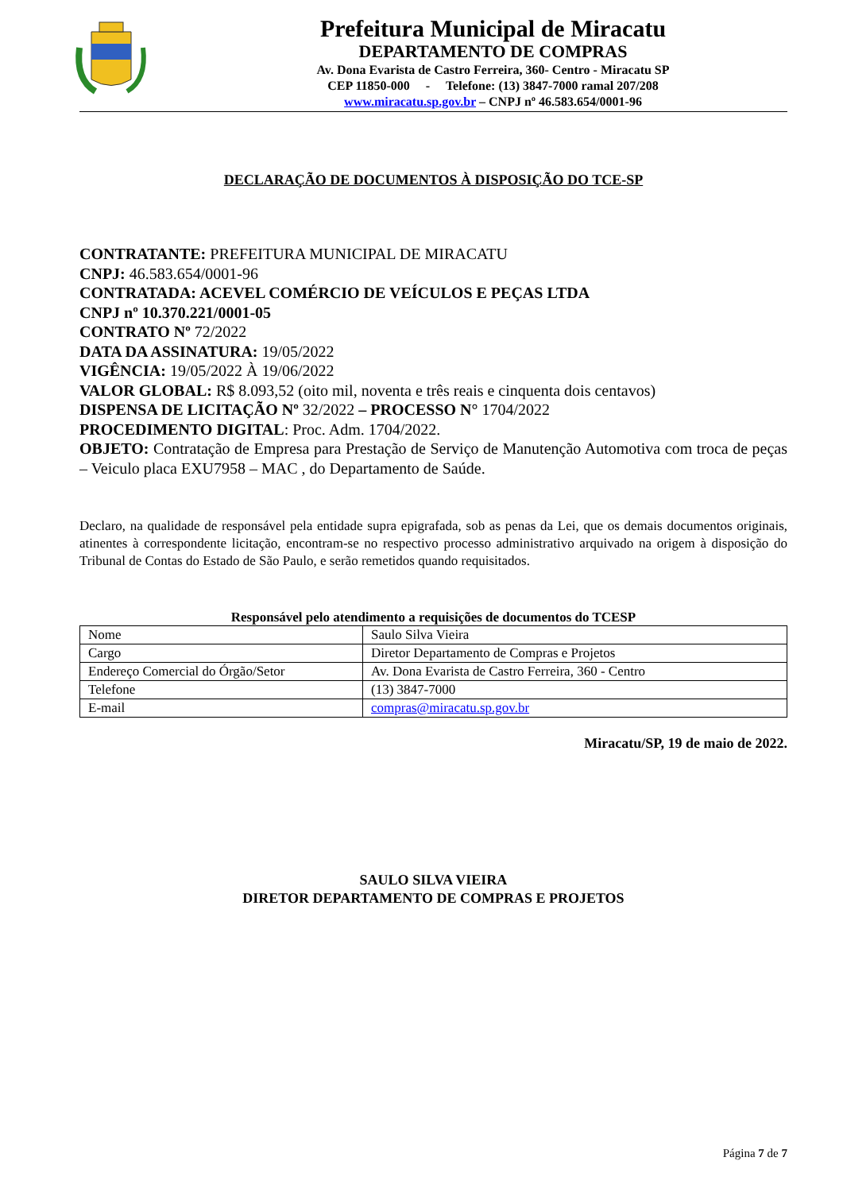Prefeitura Municipal de Miracatu
DEPARTAMENTO DE COMPRAS
Av. Dona Evarista de Castro Ferreira, 360- Centro - Miracatu SP
CEP 11850-000 - Telefone: (13) 3847-7000 ramal 207/208
www.miracatu.sp.gov.br – CNPJ nº 46.583.654/0001-96
DECLARAÇÃO DE DOCUMENTOS À DISPOSIÇÃO DO TCE-SP
CONTRATANTE: PREFEITURA MUNICIPAL DE MIRACATU
CNPJ: 46.583.654/0001-96
CONTRATADA: ACEVEL COMÉRCIO DE VEÍCULOS E PEÇAS LTDA
CNPJ nº 10.370.221/0001-05
CONTRATO Nº 72/2022
DATA DA ASSINATURA: 19/05/2022
VIGÊNCIA: 19/05/2022 À 19/06/2022
VALOR GLOBAL: R$ 8.093,52 (oito mil, noventa e três reais e cinquenta dois centavos)
DISPENSA DE LICITAÇÃO Nº 32/2022 – PROCESSO N° 1704/2022
PROCEDIMENTO DIGITAL: Proc. Adm. 1704/2022.
OBJETO: Contratação de Empresa para Prestação de Serviço de Manutenção Automotiva com troca de peças – Veiculo placa EXU7958 – MAC , do Departamento de Saúde.
Declaro, na qualidade de responsável pela entidade supra epigrafada, sob as penas da Lei, que os demais documentos originais, atinentes à correspondente licitação, encontram-se no respectivo processo administrativo arquivado na origem à disposição do Tribunal de Contas do Estado de São Paulo, e serão remetidos quando requisitados.
Responsável pelo atendimento a requisições de documentos do TCESP
| Nome | Saulo Silva Vieira |
| Cargo | Diretor Departamento de Compras e Projetos |
| Endereço Comercial do Órgão/Setor | Av. Dona Evarista de Castro Ferreira, 360 - Centro |
| Telefone | (13) 3847-7000 |
| E-mail | compras@miracatu.sp.gov.br |
Miracatu/SP, 19 de maio de 2022.
SAULO SILVA VIEIRA
DIRETOR DEPARTAMENTO DE COMPRAS E PROJETOS
Página 7 de 7